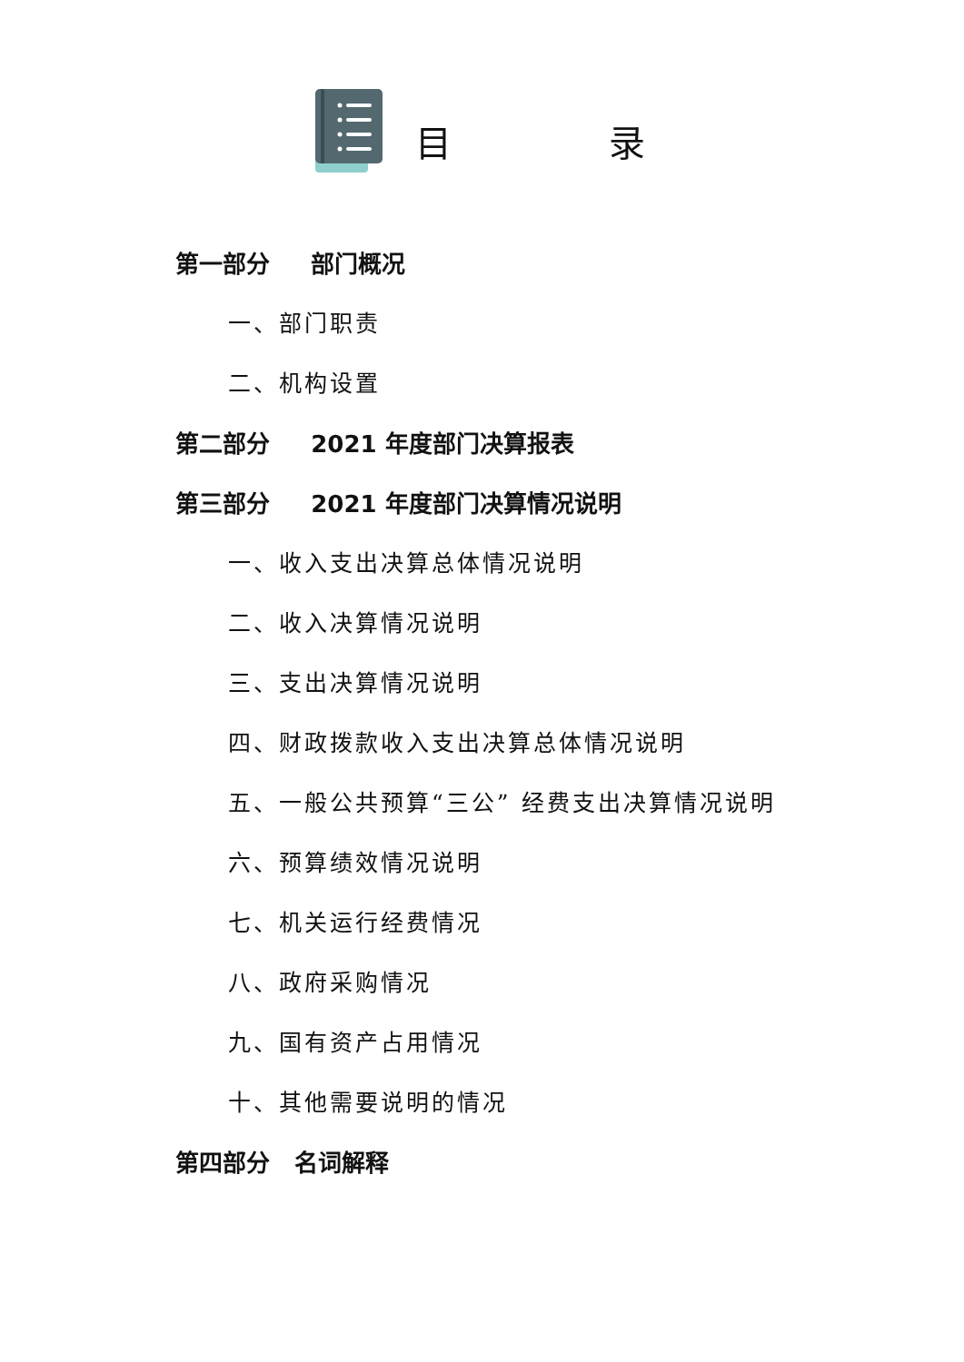目 录
第一部分 部门概况
一、部门职责
二、机构设置
第二部分 2021 年度部门决算报表
第三部分 2021 年度部门决算情况说明
一、收入支出决算总体情况说明
二、收入决算情况说明
三、支出决算情况说明
四、财政拨款收入支出决算总体情况说明
五、一般公共预算“三公” 经费支出决算情况说明
六、预算绩效情况说明
七、机关运行经费情况
八、政府采购情况
九、国有资产占用情况
十、其他需要说明的情况
第四部分 名词解释